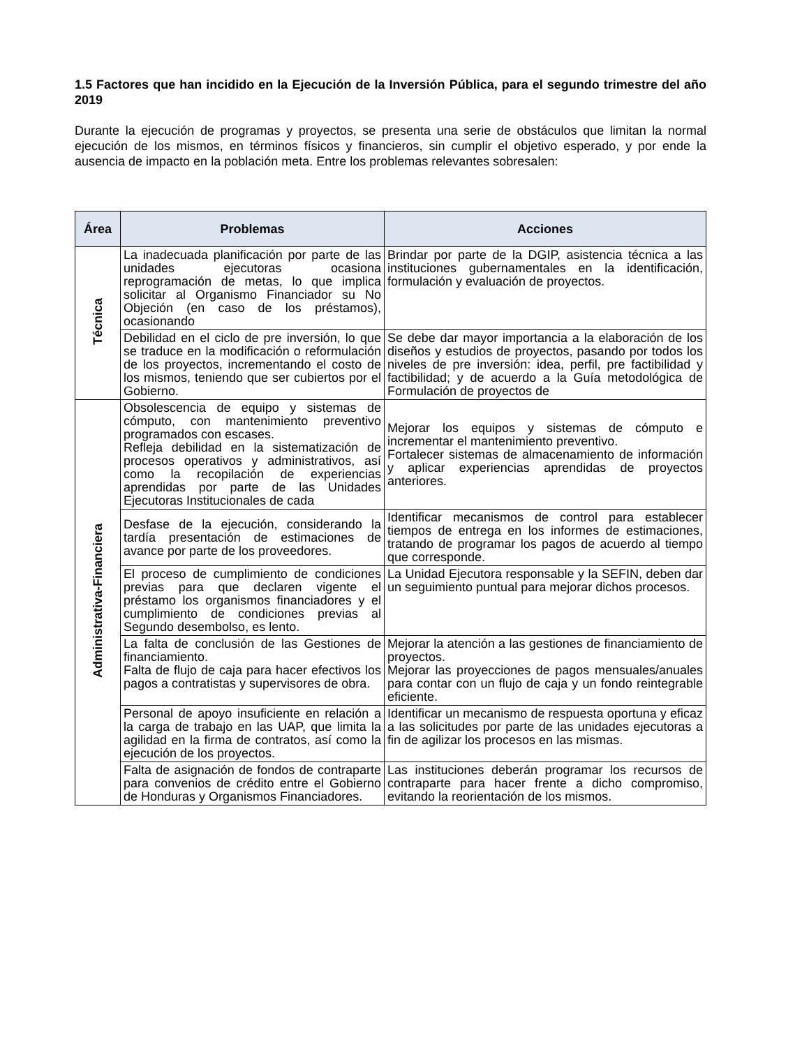1.5 Factores que han incidido en la Ejecución de la Inversión Pública, para el segundo trimestre del año 2019
Durante la ejecución de programas y proyectos, se presenta una serie de obstáculos que limitan la normal ejecución de los mismos, en términos físicos y financieros, sin cumplir el objetivo esperado, y por ende la ausencia de impacto en la población meta. Entre los problemas relevantes sobresalen:
| Área | Problemas | Acciones |
| --- | --- | --- |
| Técnica | La inadecuada planificación por parte de las unidades ejecutoras ocasiona reprogramación de metas, lo que implica solicitar al Organismo Financiador su No Objeción (en caso de los préstamos), ocasionando | Brindar por parte de la DGIP, asistencia técnica a las instituciones gubernamentales en la identificación, formulación y evaluación de proyectos. |
| | Debilidad en el ciclo de pre inversión, lo que se traduce en la modificación o reformulación de los proyectos, incrementando el costo de los mismos, teniendo que ser cubiertos por el Gobierno. | Se debe dar mayor importancia a la elaboración de los diseños y estudios de proyectos, pasando por todos los niveles de pre inversión: idea, perfil, pre factibilidad y factibilidad; y de acuerdo a la Guía metodológica de Formulación de proyectos de |
| Administrativa-Financiera | Obsolescencia de equipo y sistemas de cómputo, con mantenimiento preventivo programados con escases. Refleja debilidad en la sistematización de procesos operativos y administrativos, así como la recopilación de experiencias aprendidas por parte de las Unidades Ejecutoras Institucionales de cada | Mejorar los equipos y sistemas de cómputo e incrementar el mantenimiento preventivo. Fortalecer sistemas de almacenamiento de información y aplicar experiencias aprendidas de proyectos anteriores. |
| | Desfase de la ejecución, considerando la tardía presentación de estimaciones de avance por parte de los proveedores. | Identificar mecanismos de control para establecer tiempos de entrega en los informes de estimaciones, tratando de programar los pagos de acuerdo al tiempo que corresponde. |
| | El proceso de cumplimiento de condiciones previas para que declaren vigente el préstamo los organismos financiadores y el cumplimiento de condiciones previas al Segundo desembolso, es lento. | La Unidad Ejecutora responsable y la SEFIN, deben dar un seguimiento puntual para mejorar dichos procesos. |
| | La falta de conclusión de las Gestiones de financiamiento. Falta de flujo de caja para hacer efectivos los pagos a contratistas y supervisores de obra. | Mejorar la atención a las gestiones de financiamiento de proyectos. Mejorar las proyecciones de pagos mensuales/anuales para contar con un flujo de caja y un fondo reintegrable eficiente. |
| | Personal de apoyo insuficiente en relación a la carga de trabajo en las UAP, que limita la agilidad en la firma de contratos, así como la ejecución de los proyectos. | Identificar un mecanismo de respuesta oportuna y eficaz a las solicitudes por parte de las unidades ejecutoras a fin de agilizar los procesos en las mismas. |
| | Falta de asignación de fondos de contraparte para convenios de crédito entre el Gobierno de Honduras y Organismos Financiadores. | Las instituciones deberán programar los recursos de contraparte para hacer frente a dicho compromiso, evitando la reorientación de los mismos. |